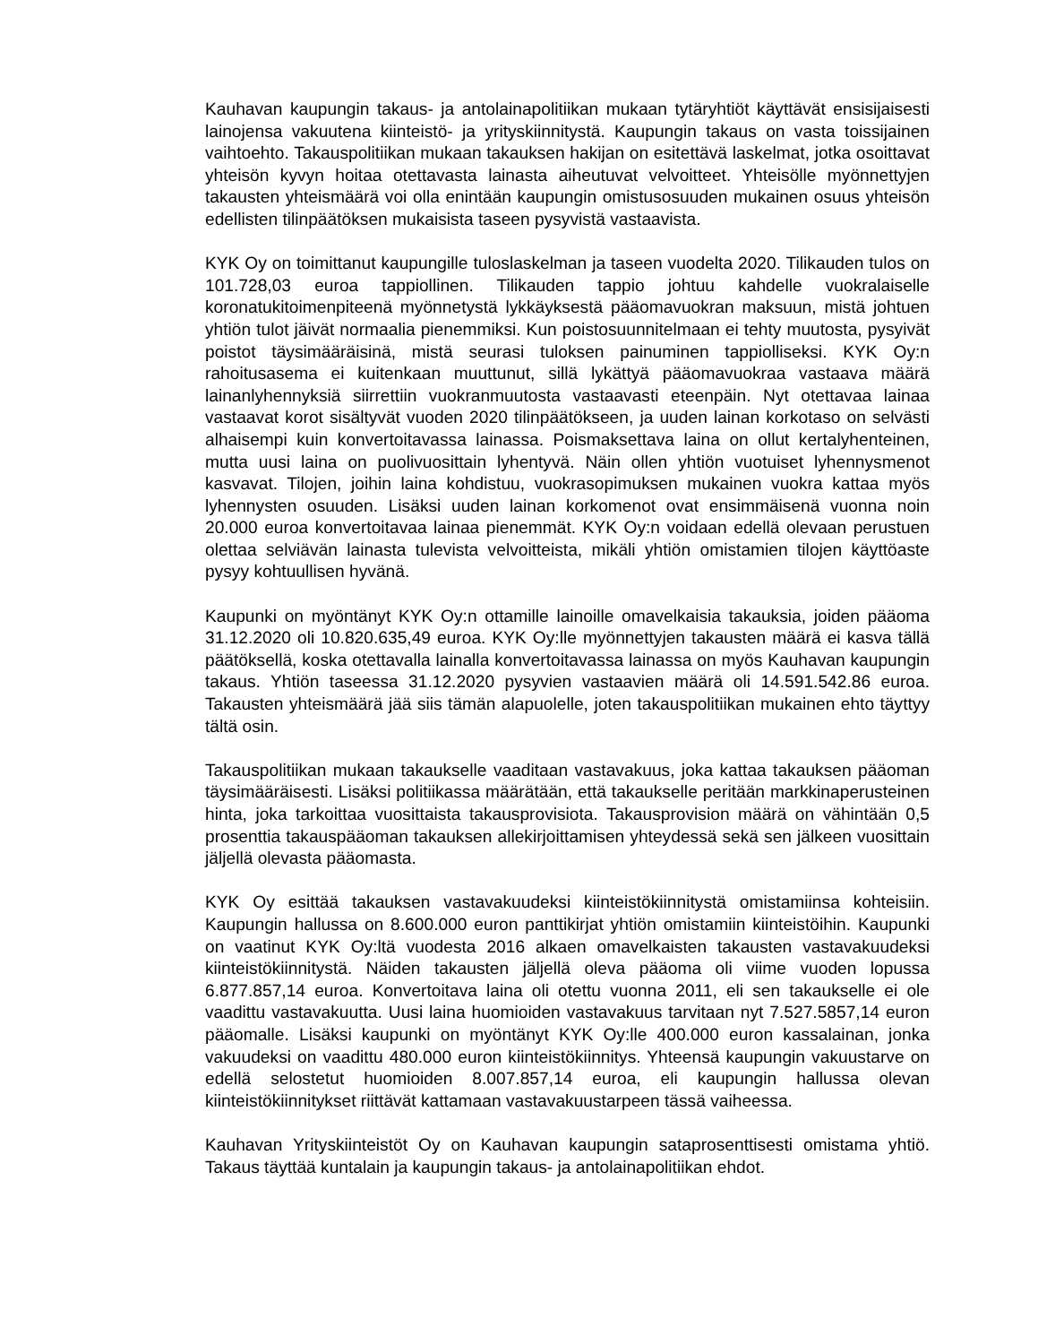Kauhavan kaupungin takaus- ja antolainapolitiikan mukaan tytäryhtiöt käyttävät ensisijaisesti lainojensa vakuutena kiinteistö- ja yrityskiinnitystä. Kaupungin takaus on vasta toissijainen vaihtoehto. Takauspolitiikan mukaan takauksen hakijan on esitettävä laskelmat, jotka osoittavat yhteisön kyvyn hoitaa otettavasta lainasta aiheutuvat velvoitteet. Yhteisölle myönnettyjen takausten yhteismäärä voi olla enintään kaupungin omistusosuuden mukainen osuus yhteisön edellisten tilinpäätöksen mukaisista taseen pysyvistä vastaavista.
KYK Oy on toimittanut kaupungille tuloslaskelman ja taseen vuodelta 2020. Tilikauden tulos on 101.728,03 euroa tappiollinen. Tilikauden tappio johtuu kahdelle vuokralaiselle koronatukitoimenpiteenä myönnetystä lykkäyksestä pääomavuokran maksuun, mistä johtuen yhtiön tulot jäivät normaalia pienemmiksi. Kun poistosuunnitelmaan ei tehty muutosta, pysyivät poistot täysimääräisinä, mistä seurasi tuloksen painuminen tappiolliseksi. KYK Oy:n rahoitusasema ei kuitenkaan muuttunut, sillä lykättyä pääomavuokraa vastaava määrä lainanlyhennyksiä siirrettiin vuokranmuutosta vastaavasti eteenpäin. Nyt otettavaa lainaa vastaavat korot sisältyvät vuoden 2020 tilinpäätökseen, ja uuden lainan korkotaso on selvästi alhaisempi kuin konvertoitavassa lainassa. Poismaksettava laina on ollut kertalyhenteinen, mutta uusi laina on puolivuosittain lyhentyvä. Näin ollen yhtiön vuotuiset lyhennysmenot kasvavat. Tilojen, joihin laina kohdistuu, vuokrasopimuksen mukainen vuokra kattaa myös lyhennysten osuuden. Lisäksi uuden lainan korkomenot ovat ensimmäisenä vuonna noin 20.000 euroa konvertoitavaa lainaa pienemmät. KYK Oy:n voidaan edellä olevaan perustuen olettaa selviävän lainasta tulevista velvoitteista, mikäli yhtiön omistamien tilojen käyttöaste pysyy kohtuullisen hyvänä.
Kaupunki on myöntänyt KYK Oy:n ottamille lainoille omavelkaisia takauksia, joiden pääoma 31.12.2020 oli 10.820.635,49 euroa. KYK Oy:lle myönnettyjen takausten määrä ei kasva tällä päätöksellä, koska otettavalla lainalla konvertoitavassa lainassa on myös Kauhavan kaupungin takaus. Yhtiön taseessa 31.12.2020 pysyvien vastaavien määrä oli 14.591.542.86 euroa. Takausten yhteismäärä jää siis tämän alapuolelle, joten takauspolitiikan mukainen ehto täyttyy tältä osin.
Takauspolitiikan mukaan takaukselle vaaditaan vastavakuus, joka kattaa takauksen pääoman täysimääräisesti. Lisäksi politiikassa määrätään, että takaukselle peritään markkinaperusteinen hinta, joka tarkoittaa vuosittaista takausprovisiota. Takausprovision määrä on vähintään 0,5 prosenttia takauspääoman takauksen allekirjoittamisen yhteydessä sekä sen jälkeen vuosittain jäljellä olevasta pääomasta.
KYK Oy esittää takauksen vastavakuudeksi kiinteistökiinnitystä omistamiinsa kohteisiin. Kaupungin hallussa on 8.600.000 euron panttikirjat yhtiön omistamiin kiinteistöihin. Kaupunki on vaatinut KYK Oy:ltä vuodesta 2016 alkaen omavelkaisten takausten vastavakuudeksi kiinteistökiinnitystä. Näiden takausten jäljellä oleva pääoma oli viime vuoden lopussa 6.877.857,14 euroa. Konvertoitava laina oli otettu vuonna 2011, eli sen takaukselle ei ole vaadittu vastavakuutta. Uusi laina huomioiden vastavakuus tarvitaan nyt 7.527.5857,14 euron pääomalle. Lisäksi kaupunki on myöntänyt KYK Oy:lle 400.000 euron kassalainan, jonka vakuudeksi on vaadittu 480.000 euron kiinteistökiinnitys. Yhteensä kaupungin vakuustarve on edellä selostetut huomioiden 8.007.857,14 euroa, eli kaupungin hallussa olevan kiinteistökiinnitykset riittävät kattamaan vastavakuustarpeen tässä vaiheessa.
Kauhavan Yrityskiinteistöt Oy on Kauhavan kaupungin sataprosenttisesti omistama yhtiö. Takaus täyttää kuntalain ja kaupungin takaus- ja antolainapolitiikan ehdot.